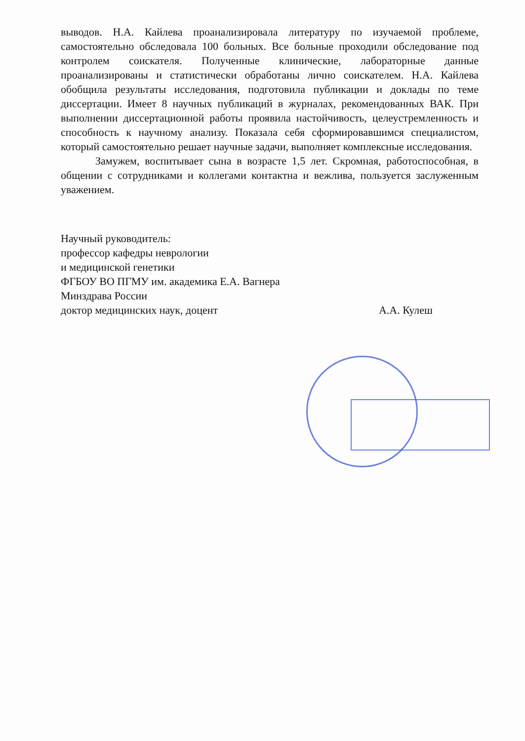выводов. Н.А. Кайлева проанализировала литературу по изучаемой проблеме, самостоятельно обследовала 100 больных. Все больные проходили обследование под контролем соискателя. Полученные клинические, лабораторные данные проанализированы и статистически обработаны лично соискателем. Н.А. Кайлева обобщила результаты исследования, подготовила публикации и доклады по теме диссертации. Имеет 8 научных публикаций в журналах, рекомендованных ВАК. При выполнении диссертационной работы проявила настойчивость, целеустремленность и способность к научному анализу. Показала себя сформировавшимся специалистом, который самостоятельно решает научные задачи, выполняет комплексные исследования.
Замужем, воспитывает сына в возрасте 1,5 лет. Скромная, работоспособная, в общении с сотрудниками и коллегами контактна и вежлива, пользуется заслуженным уважением.
Научный руководитель:
профессор кафедры неврологии
и медицинской генетики
ФГБОУ ВО ПГМУ им. академика Е.А. Вагнера
Минздрава России
доктор медицинских наук, доцент А.А. Кулеш